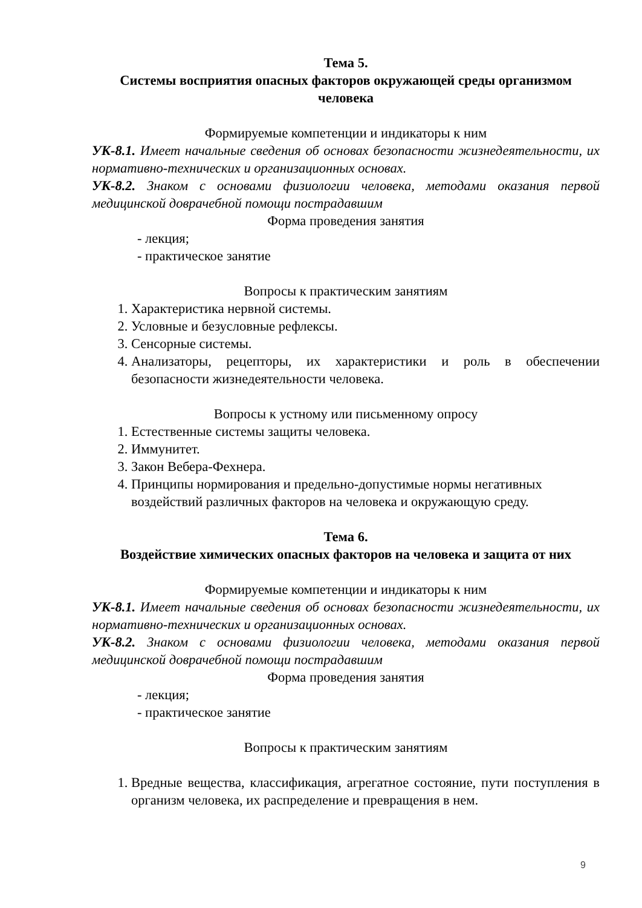Тема 5.
Системы восприятия опасных факторов окружающей среды организмом человека
Формируемые компетенции и индикаторы к ним
УК-8.1. Имеет начальные сведения об основах безопасности жизнедеятельности, их нормативно-технических и организационных основах.
УК-8.2. Знаком с основами физиологии человека, методами оказания первой медицинской доврачебной помощи пострадавшим
Форма проведения занятия
- лекция;
- практическое занятие
Вопросы к практическим занятиям
1. Характеристика нервной системы.
2. Условные и безусловные рефлексы.
3. Сенсорные системы.
4. Анализаторы, рецепторы, их характеристики и роль в обеспечении безопасности жизнедеятельности человека.
Вопросы к устному или письменному опросу
1. Естественные системы защиты человека.
2. Иммунитет.
3. Закон Вебера-Фехнера.
4. Принципы нормирования и предельно-допустимые нормы негативных воздействий различных факторов на человека и окружающую среду.
Тема 6.
Воздействие химических опасных факторов на человека и защита от них
Формируемые компетенции и индикаторы к ним
УК-8.1. Имеет начальные сведения об основах безопасности жизнедеятельности, их нормативно-технических и организационных основах.
УК-8.2. Знаком с основами физиологии человека, методами оказания первой медицинской доврачебной помощи пострадавшим
Форма проведения занятия
- лекция;
- практическое занятие
Вопросы к практическим занятиям
1. Вредные вещества, классификация, агрегатное состояние, пути поступления в организм человека, их распределение и превращения в нем.
9